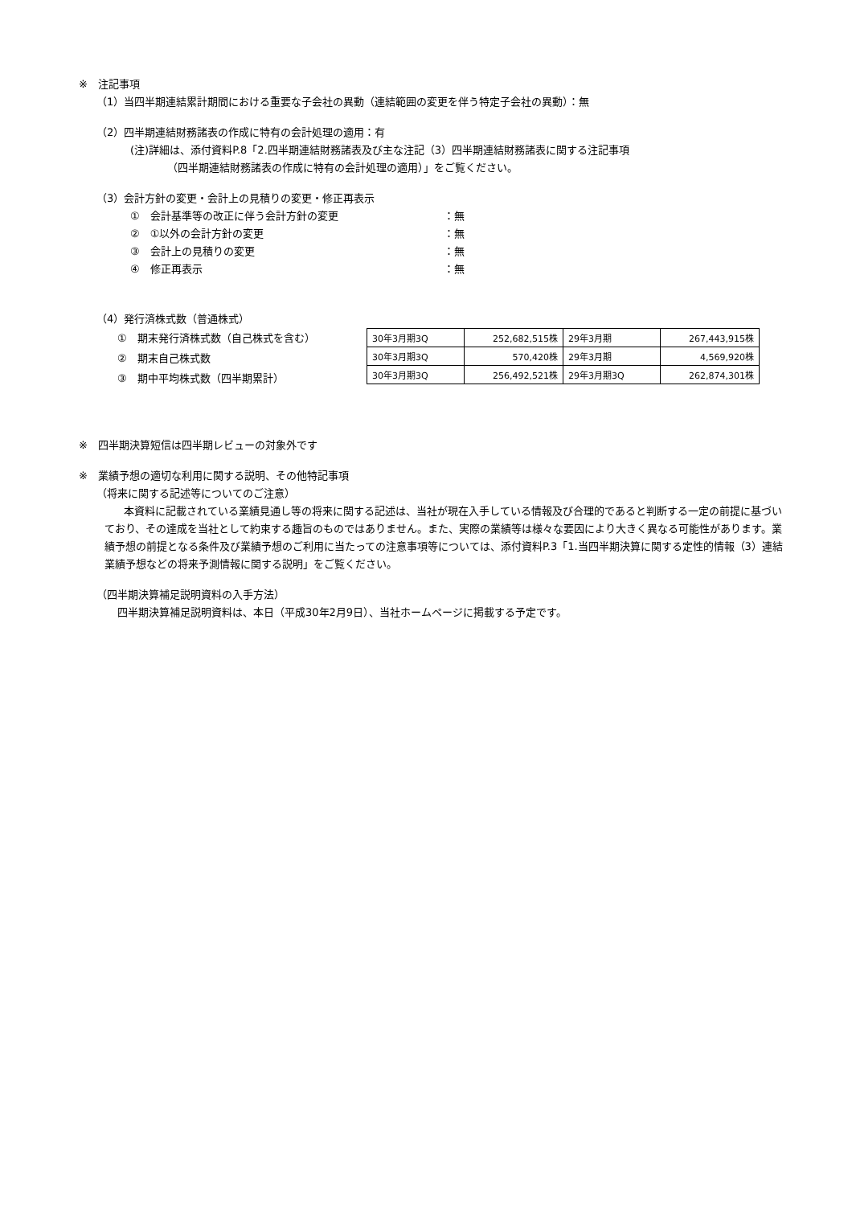※　注記事項
（1）当四半期連結累計期間における重要な子会社の異動（連結範囲の変更を伴う特定子会社の異動）：無
（2）四半期連結財務諸表の作成に特有の会計処理の適用：有
(注)詳細は、添付資料P.8「2.四半期連結財務諸表及び主な注記（3）四半期連結財務諸表に関する注記事項
（四半期連結財務諸表の作成に特有の会計処理の適用）」をご覧ください。
（3）会計方針の変更・会計上の見積りの変更・修正再表示
①　会計基準等の改正に伴う会計方針の変更 ：無
②　①以外の会計方針の変更 ：無
③　会計上の見積りの変更 ：無
④　修正再表示 ：無
（4）発行済株式数（普通株式）
①　期末発行済株式数（自己株式を含む）
②　期末自己株式数
③　期中平均株式数（四半期累計）
| 30年3月期3Q | 252,682,515株 | 29年3月期 | 267,443,915株 |
| 30年3月期3Q | 570,420株 | 29年3月期 | 4,569,920株 |
| 30年3月期3Q | 256,492,521株 | 29年3月期3Q | 262,874,301株 |
※　四半期決算短信は四半期レビューの対象外です
※　業績予想の適切な利用に関する説明、その他特記事項
（将来に関する記述等についてのご注意）
本資料に記載されている業績見通し等の将来に関する記述は、当社が現在入手している情報及び合理的であると判断する一定の前提に基づいており、その達成を当社として約束する趣旨のものではありません。また、実際の業績等は様々な要因により大きく異なる可能性があります。業績予想の前提となる条件及び業績予想のご利用に当たっての注意事項等については、添付資料P.3「1.当四半期決算に関する定性的情報（3）連結業績予想などの将来予測情報に関する説明」をご覧ください。
（四半期決算補足説明資料の入手方法）
四半期決算補足説明資料は、本日（平成30年2月9日）、当社ホームページに掲載する予定です。